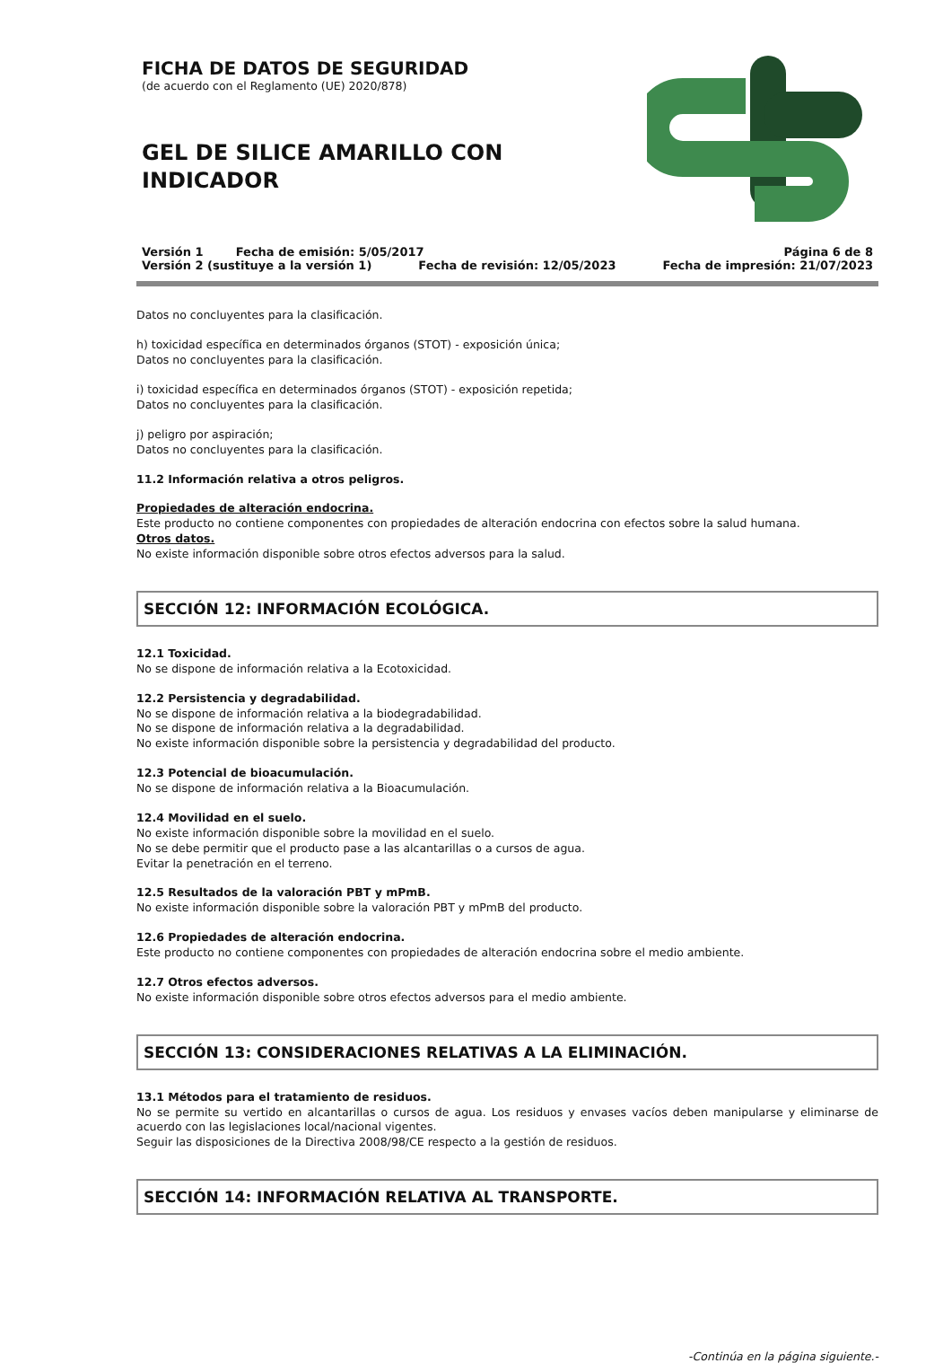FICHA DE DATOS DE SEGURIDAD
(de acuerdo con el Reglamento (UE) 2020/878)
GEL DE SILICE AMARILLO CON INDICADOR
Versión 1 Fecha de emisión: 5/05/2017 Página 6 de 8
Versión 2 (sustituye a la versión 1) Fecha de revisión: 12/05/2023 Fecha de impresión: 21/07/2023
Datos no concluyentes para la clasificación.
h) toxicidad específica en determinados órganos (STOT) - exposición única;
Datos no concluyentes para la clasificación.
i) toxicidad específica en determinados órganos (STOT) - exposición repetida;
Datos no concluyentes para la clasificación.
j) peligro por aspiración;
Datos no concluyentes para la clasificación.
11.2 Información relativa a otros peligros.
Propiedades de alteración endocrina.
Este producto no contiene componentes con propiedades de alteración endocrina con efectos sobre la salud humana.
Otros datos.
No existe información disponible sobre otros efectos adversos para la salud.
SECCIÓN 12: INFORMACIÓN ECOLÓGICA.
12.1 Toxicidad.
No se dispone de información relativa a la Ecotoxicidad.
12.2 Persistencia y degradabilidad.
No se dispone de información relativa a la biodegradabilidad.
No se dispone de información relativa a la degradabilidad.
No existe información disponible sobre la persistencia y degradabilidad del producto.
12.3 Potencial de bioacumulación.
No se dispone de información relativa a la Bioacumulación.
12.4 Movilidad en el suelo.
No existe información disponible sobre la movilidad en el suelo.
No se debe permitir que el producto pase a las alcantarillas o a cursos de agua.
Evitar la penetración en el terreno.
12.5 Resultados de la valoración PBT y mPmB.
No existe información disponible sobre la valoración PBT y mPmB del producto.
12.6 Propiedades de alteración endocrina.
Este producto no contiene componentes con propiedades de alteración endocrina sobre el medio ambiente.
12.7 Otros efectos adversos.
No existe información disponible sobre otros efectos adversos para el medio ambiente.
SECCIÓN 13: CONSIDERACIONES RELATIVAS A LA ELIMINACIÓN.
13.1 Métodos para el tratamiento de residuos.
No se permite su vertido en alcantarillas o cursos de agua. Los residuos y envases vacíos deben manipularse y eliminarse de acuerdo con las legislaciones local/nacional vigentes.
Seguir las disposiciones de la Directiva 2008/98/CE respecto a la gestión de residuos.
SECCIÓN 14: INFORMACIÓN RELATIVA AL TRANSPORTE.
-Continúa en la página siguiente.-